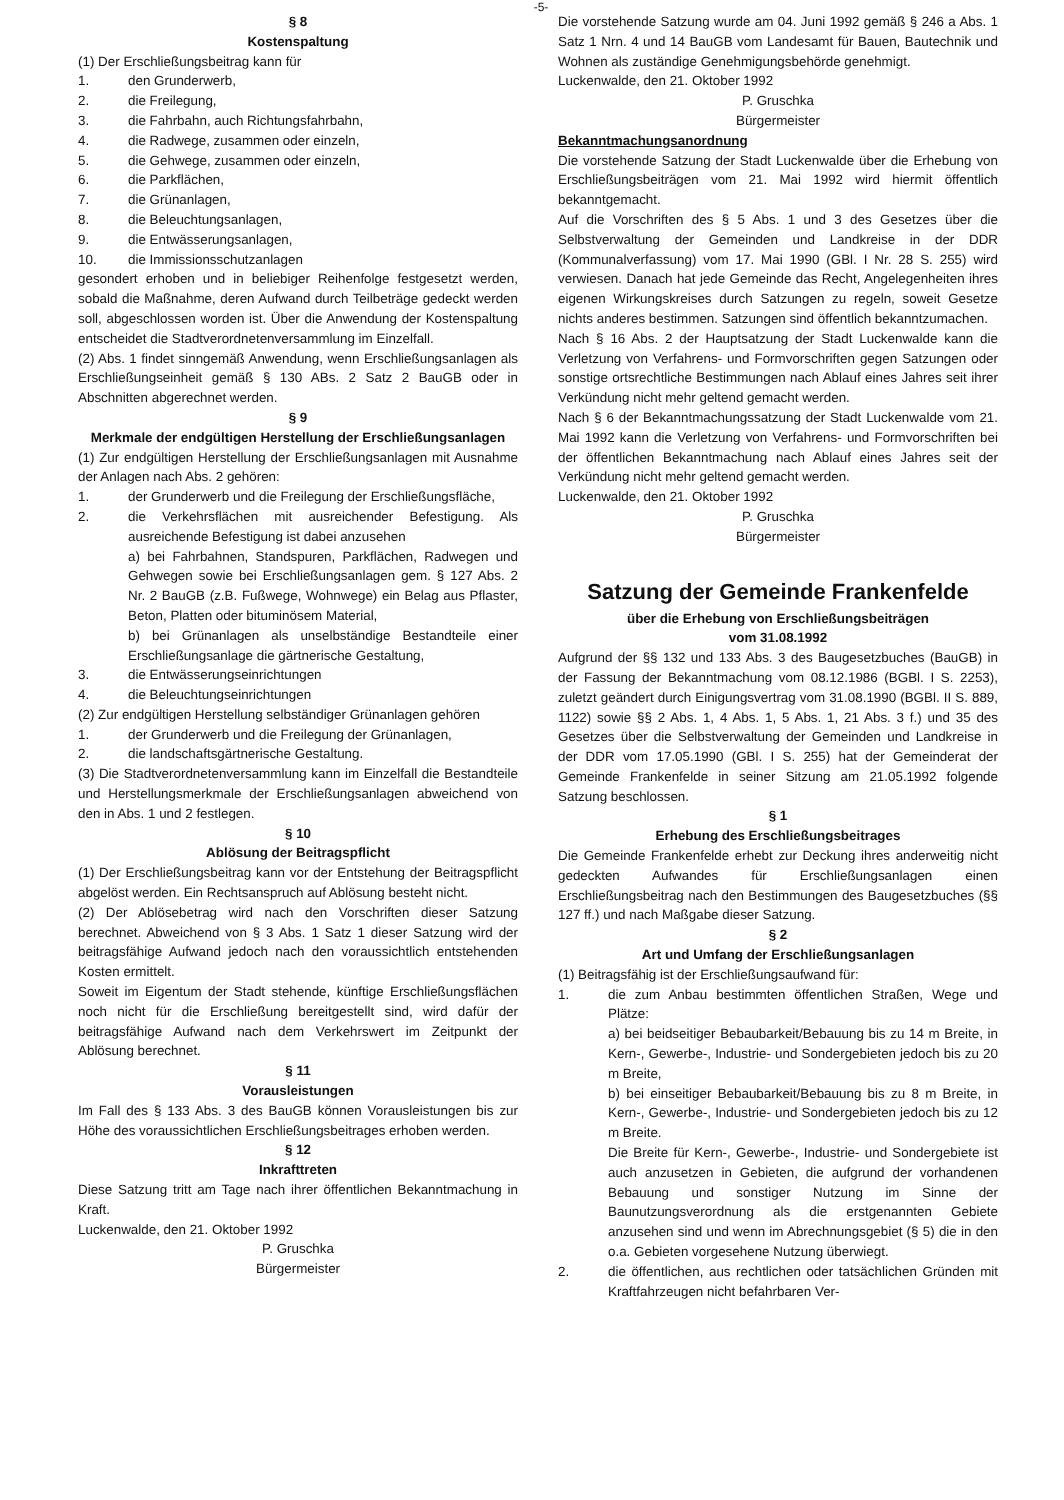-5-
§ 8
Kostenspaltung
(1) Der Erschließungsbeitrag kann für
1. den Grunderwerb,
2. die Freilegung,
3. die Fahrbahn, auch Richtungsfahrbahn,
4. die Radwege, zusammen oder einzeln,
5. die Gehwege, zusammen oder einzeln,
6. die Parkflächen,
7. die Grünanlagen,
8. die Beleuchtungsanlagen,
9. die Entwässerungsanlagen,
10. die Immissionsschutzanlagen
gesondert erhoben und in beliebiger Reihenfolge festgesetzt werden, sobald die Maßnahme, deren Aufwand durch Teilbeträge gedeckt werden soll, abgeschlossen worden ist. Über die Anwendung der Kostenspaltung entscheidet die Stadtverordnetenversammlung im Einzelfall.
(2) Abs. 1 findet sinngemäß Anwendung, wenn Erschließungsanlagen als Erschließungseinheit gemäß § 130 ABs. 2 Satz 2 BauGB oder in Abschnitten abgerechnet werden.
§ 9
Merkmale der endgültigen Herstellung der Erschließungsanlagen
(1) Zur endgültigen Herstellung der Erschließungsanlagen mit Ausnahme der Anlagen nach Abs. 2 gehören:
1. der Grunderwerb und die Freilegung der Erschließungsfläche,
2. die Verkehrsflächen mit ausreichender Befestigung. Als ausreichende Befestigung ist dabei anzusehen
a) bei Fahrbahnen, Standspuren, Parkflächen, Radwegen und Gehwegen sowie bei Erschließungsanlagen gem. § 127 Abs. 2 Nr. 2 BauGB (z.B. Fußwege, Wohnwege) ein Belag aus Pflaster, Beton, Platten oder bituminösem Material,
b) bei Grünanlagen als unselbständige Bestandteile einer Erschließungsanlage die gärtnerische Gestaltung,
3. die Entwässerungseinrichtungen
4. die Beleuchtungseinrichtungen
(2) Zur endgültigen Herstellung selbständiger Grünanlagen gehören
1. der Grunderwerb und die Freilegung der Grünanlagen,
2. die landschaftsgärtnerische Gestaltung.
(3) Die Stadtverordnetenversammlung kann im Einzelfall die Bestandteile und Herstellungsmerkmale der Erschließungsanlagen abweichend von den in Abs. 1 und 2 festlegen.
§ 10
Ablösung der Beitragspflicht
(1) Der Erschließungsbeitrag kann vor der Entstehung der Beitragspflicht abgelöst werden. Ein Rechtsanspruch auf Ablösung besteht nicht.
(2) Der Ablösebetrag wird nach den Vorschriften dieser Satzung berechnet. Abweichend von § 3 Abs. 1 Satz 1 dieser Satzung wird der beitragsfähige Aufwand jedoch nach den voraussichtlich entstehenden Kosten ermittelt.
Soweit im Eigentum der Stadt stehende, künftige Erschließungsflächen noch nicht für die Erschließung bereitgestellt sind, wird dafür der beitragsfähige Aufwand nach dem Verkehrswert im Zeitpunkt der Ablösung berechnet.
§ 11
Vorausleistungen
Im Fall des § 133 Abs. 3 des BauGB können Vorausleistungen bis zur Höhe des voraussichtlichen Erschließungsbeitrages erhoben werden.
§ 12
Inkrafttreten
Diese Satzung tritt am Tage nach ihrer öffentlichen Bekanntmachung in Kraft.
Luckenwalde, den 21. Oktober 1992
P. Gruschka
Bürgermeister
Die vorstehende Satzung wurde am 04. Juni 1992 gemäß § 246 a Abs. 1 Satz 1 Nrn. 4 und 14 BauGB vom Landesamt für Bauen, Bautechnik und Wohnen als zuständige Genehmigungsbehörde genehmigt.
Luckenwalde, den 21. Oktober 1992
P. Gruschka
Bürgermeister
Bekanntmachungsanordnung
Die vorstehende Satzung der Stadt Luckenwalde über die Erhebung von Erschließungsbeiträgen vom 21. Mai 1992 wird hiermit öffentlich bekanntgemacht.
Auf die Vorschriften des § 5 Abs. 1 und 3 des Gesetzes über die Selbstverwaltung der Gemeinden und Landkreise in der DDR (Kommunalverfassung) vom 17. Mai 1990 (GBl. I Nr. 28 S. 255) wird verwiesen. Danach hat jede Gemeinde das Recht, Angelegenheiten ihres eigenen Wirkungskreises durch Satzungen zu regeln, soweit Gesetze nichts anderes bestimmen. Satzungen sind öffentlich bekanntzumachen.
Nach § 16 Abs. 2 der Hauptsatzung der Stadt Luckenwalde kann die Verletzung von Verfahrens- und Formvorschriften gegen Satzungen oder sonstige ortsrechtliche Bestimmungen nach Ablauf eines Jahres seit ihrer Verkündung nicht mehr geltend gemacht werden.
Nach § 6 der Bekanntmachungssatzung der Stadt Luckenwalde vom 21. Mai 1992 kann die Verletzung von Verfahrens- und Formvorschriften bei der öffentlichen Bekanntmachung nach Ablauf eines Jahres seit der Verkündung nicht mehr geltend gemacht werden.
Luckenwalde, den 21. Oktober 1992
P. Gruschka
Bürgermeister
Satzung der Gemeinde Frankenfelde
über die Erhebung von Erschließungsbeiträgen
vom 31.08.1992
Aufgrund der §§ 132 und 133 Abs. 3 des Baugesetzbuches (BauGB) in der Fassung der Bekanntmachung vom 08.12.1986 (BGBl. I S. 2253), zuletzt geändert durch Einigungsvertrag vom 31.08.1990 (BGBl. II S. 889, 1122) sowie §§ 2 Abs. 1, 4 Abs. 1, 5 Abs. 1, 21 Abs. 3 f.) und 35 des Gesetzes über die Selbstverwaltung der Gemeinden und Landkreise in der DDR vom 17.05.1990 (GBl. I S. 255) hat der Gemeinderat der Gemeinde Frankenfelde in seiner Sitzung am 21.05.1992 folgende Satzung beschlossen.
§ 1
Erhebung des Erschließungsbeitrages
Die Gemeinde Frankenfelde erhebt zur Deckung ihres anderweitig nicht gedeckten Aufwandes für Erschließungsanlagen einen Erschließungsbeitrag nach den Bestimmungen des Baugesetzbuches (§§ 127 ff.) und nach Maßgabe dieser Satzung.
§ 2
Art und Umfang der Erschließungsanlagen
(1) Beitragsfähig ist der Erschließungsaufwand für:
1. die zum Anbau bestimmten öffentlichen Straßen, Wege und Plätze:
a) bei beidseitiger Bebaubarkeit/Bebauung bis zu 14 m Breite, in Kern-, Gewerbe-, Industrie- und Sondergebieten jedoch bis zu 20 m Breite,
b) bei einseitiger Bebaubarkeit/Bebauung bis zu 8 m Breite, in Kern-, Gewerbe-, Industrie- und Sondergebieten jedoch bis zu 12 m Breite.
Die Breite für Kern-, Gewerbe-, Industrie- und Sondergebiete ist auch anzusetzen in Gebieten, die aufgrund der vorhandenen Bebauung und sonstiger Nutzung im Sinne der Baunutzungsverordnung als die erstgenannten Gebiete anzusehen sind und wenn im Abrechnungsgebiet (§ 5) die in den o.a. Gebieten vorgesehene Nutzung überwiegt.
2. die öffentlichen, aus rechtlichen oder tatsächlichen Gründen mit Kraftfahrzeugen nicht befahrbaren Ver-